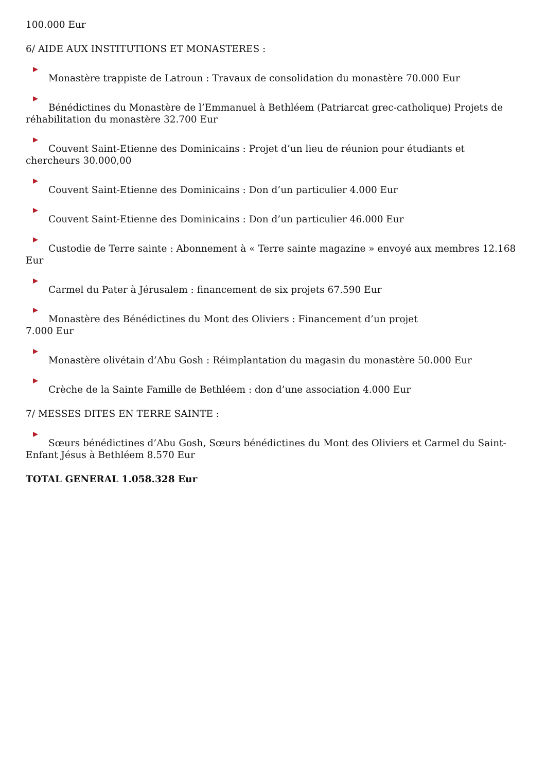100.000 Eur
6/ AIDE AUX INSTITUTIONS ET MONASTERES :
Monastère trappiste de Latroun : Travaux de consolidation du monastère 70.000 Eur
Bénédictines du Monastère de l’Emmanuel à Bethléem (Patriarcat grec-catholique) Projets de réhabilitation du monastère 32.700 Eur
Couvent Saint-Etienne des Dominicains : Projet d’un lieu de réunion pour étudiants et chercheurs 30.000,00
Couvent Saint-Etienne des Dominicains : Don d’un particulier 4.000 Eur
Couvent Saint-Etienne des Dominicains : Don d’un particulier 46.000 Eur
Custodie de Terre sainte : Abonnement à « Terre sainte magazine » envoyé aux membres 12.168 Eur
Carmel du Pater à Jérusalem : financement de six projets 67.590 Eur
Monastère des Bénédictines du Mont des Oliviers : Financement d’un projet
7.000 Eur
Monastère olivétain d’Abu Gosh : Réimplantation du magasin du monastère 50.000 Eur
Crèche de la Sainte Famille de Bethléem : don d’une association 4.000 Eur
7/ MESSES DITES EN TERRE SAINTE :
Sœurs bénédictines d’Abu Gosh, Sœurs bénédictines du Mont des Oliviers et Carmel du Saint-Enfant Jésus à Bethléem 8.570 Eur
TOTAL GENERAL 1.058.328 Eur